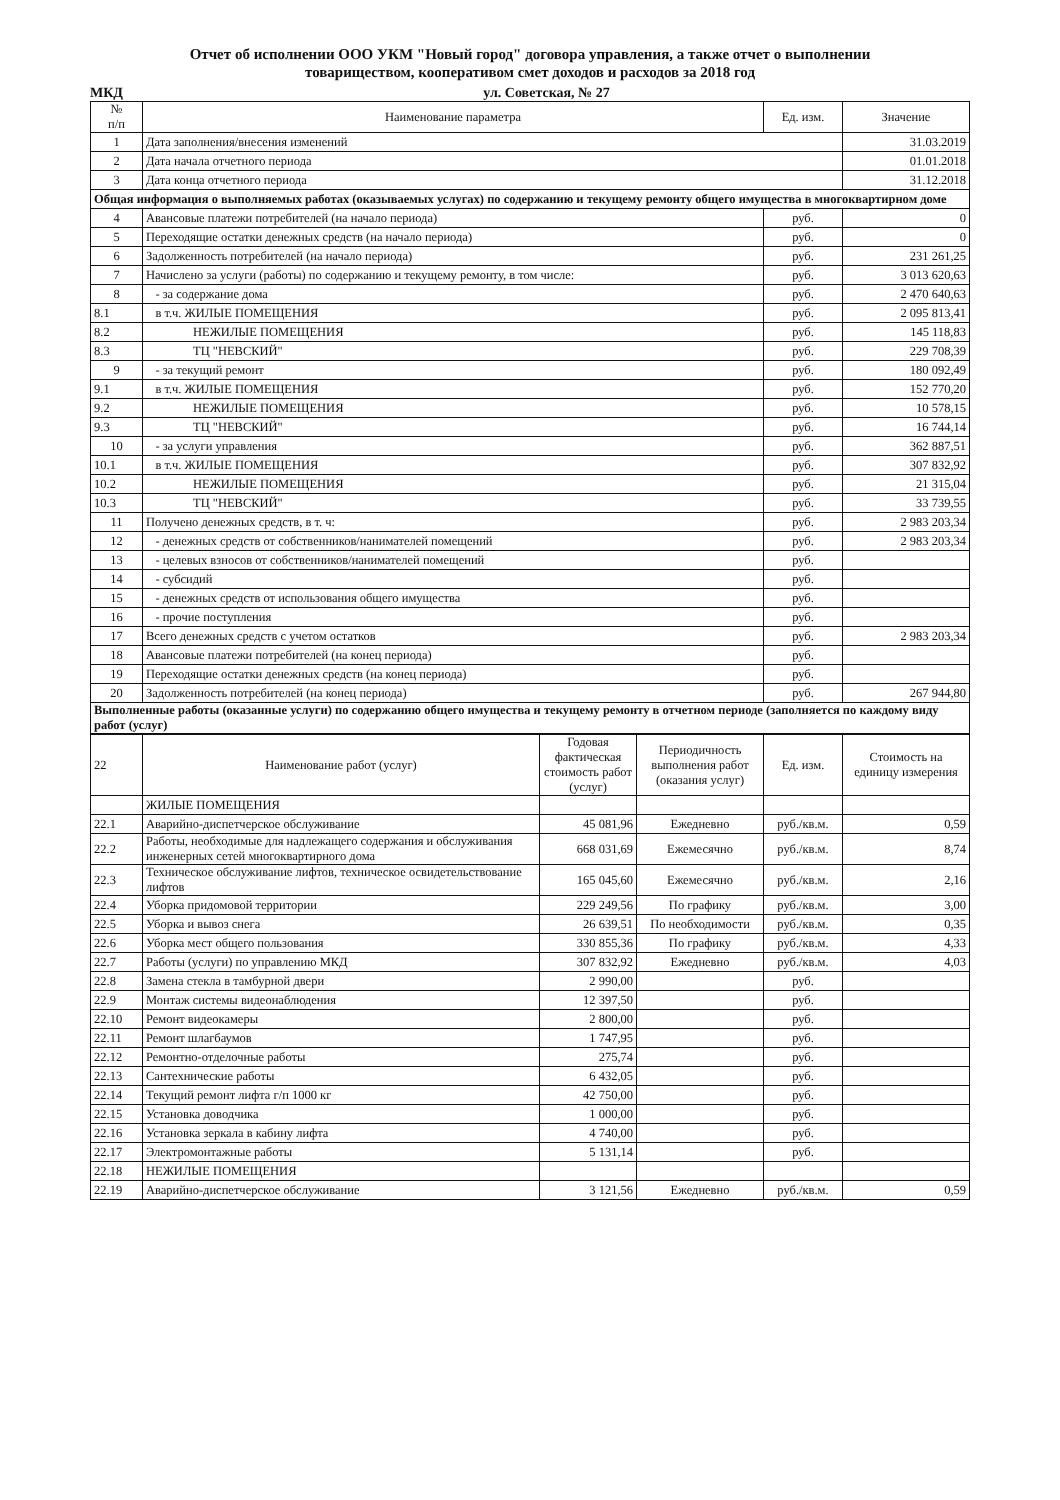Отчет об исполнении ООО УКМ "Новый город" договора управления, а также отчет о выполнении
товариществом, кооперативом смет доходов и расходов за 2018 год
МКД ул. Советская, № 27
| № п/п | Наименование параметра | Ед. изм. | Значение |
| --- | --- | --- | --- |
| 1 | Дата заполнения/внесения изменений | | 31.03.2019 |
| 2 | Дата начала отчетного периода | | 01.01.2018 |
| 3 | Дата конца отчетного периода | | 31.12.2018 |
| Общая информация о выполняемых работах (оказываемых услугах) по содержанию и текущему ремонту общего имущества в многоквартирном доме | | | |
| 4 | Авансовые платежи потребителей (на начало периода) | руб. | 0 |
| 5 | Переходящие остатки денежных средств (на начало периода) | руб. | 0 |
| 6 | Задолженность потребителей (на начало периода) | руб. | 231 261,25 |
| 7 | Начислено за услуги (работы) по содержанию и текущему ремонту, в том числе: | руб. | 3 013 620,63 |
| 8 | - за содержание дома | руб. | 2 470 640,63 |
| 8.1 | в т.ч. ЖИЛЫЕ ПОМЕЩЕНИЯ | руб. | 2 095 813,41 |
| 8.2 | НЕЖИЛЫЕ ПОМЕЩЕНИЯ | руб. | 145 118,83 |
| 8.3 | ТЦ "НЕВСКИЙ" | руб. | 229 708,39 |
| 9 | - за текущий ремонт | руб. | 180 092,49 |
| 9.1 | в т.ч. ЖИЛЫЕ ПОМЕЩЕНИЯ | руб. | 152 770,20 |
| 9.2 | НЕЖИЛЫЕ ПОМЕЩЕНИЯ | руб. | 10 578,15 |
| 9.3 | ТЦ "НЕВСКИЙ" | руб. | 16 744,14 |
| 10 | - за услуги управления | руб. | 362 887,51 |
| 10.1 | в т.ч. ЖИЛЫЕ ПОМЕЩЕНИЯ | руб. | 307 832,92 |
| 10.2 | НЕЖИЛЫЕ ПОМЕЩЕНИЯ | руб. | 21 315,04 |
| 10.3 | ТЦ "НЕВСКИЙ" | руб. | 33 739,55 |
| 11 | Получено денежных средств, в т. ч: | руб. | 2 983 203,34 |
| 12 | - денежных средств от собственников/нанимателей помещений | руб. | 2 983 203,34 |
| 13 | - целевых взносов от собственников/нанимателей помещений | руб. | |
| 14 | - субсидий | руб. | |
| 15 | - денежных средств от использования общего имущества | руб. | |
| 16 | - прочие поступления | руб. | |
| 17 | Всего денежных средств с учетом остатков | руб. | 2 983 203,34 |
| 18 | Авансовые платежи потребителей (на конец периода) | руб. | |
| 19 | Переходящие остатки денежных средств (на конец периода) | руб. | |
| 20 | Задолженность потребителей (на конец периода) | руб. | 267 944,80 |
| Выполненные работы (оказанные услуги) по содержанию общего имущества и текущему ремонту в отчетном периоде (заполняется по каждому виду работ (услуг) | | | |
| 22 | Наименование работ (услуг) | Годовая фактическая стоимость работ (услуг) | Периодичность выполнения работ (оказания услуг) | Ед. изм. | Стоимость на единицу измерения |
| --- | --- | --- | --- | --- | --- |
| | ЖИЛЫЕ ПОМЕЩЕНИЯ | | | | |
| 22.1 | Аварийно-диспетчерское обслуживание | 45 081,96 | Ежедневно | руб./кв.м. | 0,59 |
| 22.2 | Работы, необходимые для надлежащего содержания и обслуживания инженерных сетей многоквартирного дома | 668 031,69 | Ежемесячно | руб./кв.м. | 8,74 |
| 22.3 | Техническое обслуживание лифтов, техническое освидетельствование лифтов | 165 045,60 | Ежемесячно | руб./кв.м. | 2,16 |
| 22.4 | Уборка придомовой территории | 229 249,56 | По графику | руб./кв.м. | 3,00 |
| 22.5 | Уборка и вывоз снега | 26 639,51 | По необходимости | руб./кв.м. | 0,35 |
| 22.6 | Уборка мест общего пользования | 330 855,36 | По графику | руб./кв.м. | 4,33 |
| 22.7 | Работы (услуги) по управлению МКД | 307 832,92 | Ежедневно | руб./кв.м. | 4,03 |
| 22.8 | Замена стекла в тамбурной двери | 2 990,00 | | руб. | |
| 22.9 | Монтаж системы видеонаблюдения | 12 397,50 | | руб. | |
| 22.10 | Ремонт видеокамеры | 2 800,00 | | руб. | |
| 22.11 | Ремонт шлагбаумов | 1 747,95 | | руб. | |
| 22.12 | Ремонтно-отделочные работы | 275,74 | | руб. | |
| 22.13 | Сантехнические работы | 6 432,05 | | руб. | |
| 22.14 | Текущий ремонт лифта г/п 1000 кг | 42 750,00 | | руб. | |
| 22.15 | Установка доводчика | 1 000,00 | | руб. | |
| 22.16 | Установка зеркала в кабину лифта | 4 740,00 | | руб. | |
| 22.17 | Электромонтажные работы | 5 131,14 | | руб. | |
| 22.18 | НЕЖИЛЫЕ ПОМЕЩЕНИЯ | | | | |
| 22.19 | Аварийно-диспетчерское обслуживание | 3 121,56 | Ежедневно | руб./кв.м. | 0,59 |